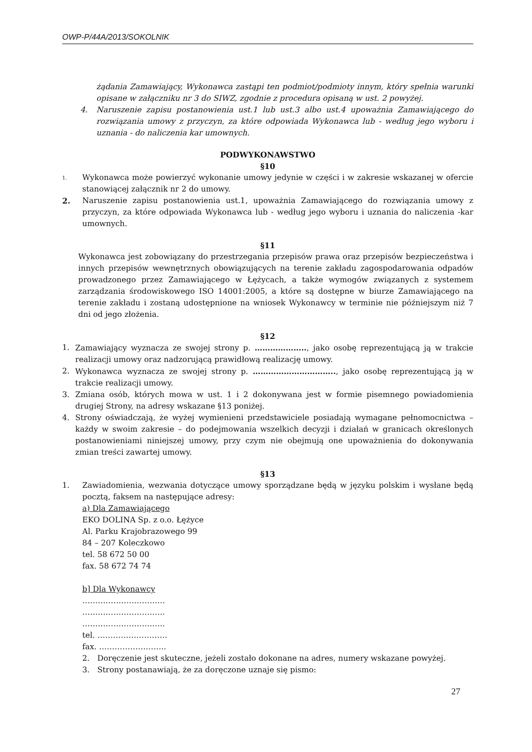OWP-P/44A/2013/SOKOLNIK
żądania Zamawiający, Wykonawca zastąpi ten podmiot/podmioty innym, który spełnia warunki opisane w załączniku nr 3 do SIWZ, zgodnie z procedura opisaną w ust. 2 powyżej.
4. Naruszenie zapisu postanowienia ust.1 lub ust.3 albo ust.4 upoważnia Zamawiającego do rozwiązania umowy z przyczyn, za które odpowiada Wykonawca lub - według jego wyboru i uznania - do naliczenia kar umownych.
PODWYKONAWSTWO
§10
1. Wykonawca może powierzyć wykonanie umowy jedynie w części i w zakresie wskazanej w ofercie stanowiącej załącznik nr 2 do umowy.
2. Naruszenie zapisu postanowienia ust.1, upoważnia Zamawiającego do rozwiązania umowy z przyczyn, za które odpowiada Wykonawca lub - według jego wyboru i uznania do naliczenia -kar umownych.
§11
Wykonawca jest zobowiązany do przestrzegania przepisów prawa oraz przepisów bezpieczeństwa i innych przepisów wewnętrznych obowiązujących na terenie zakładu zagospodarowania odpadów prowadzonego przez Zamawiającego w Łężycach, a także wymogów związanych z systemem zarządzania środowiskowego ISO 14001:2005, a które są dostępne w biurze Zamawiającego na terenie zakładu i zostaną udostępnione na wniosek Wykonawcy w terminie nie późniejszym niż 7 dni od jego złożenia.
§12
1. Zamawiający wyznacza ze swojej strony p. ……………….., jako osobę reprezentującą ją w trakcie realizacji umowy oraz nadzorującą prawidłową realizację umowy.
2. Wykonawca wyznacza ze swojej strony p. ………………………….., jako osobę reprezentującą ją w trakcie realizacji umowy.
3. Zmiana osób, których mowa w ust. 1 i 2 dokonywana jest w formie pisemnego powiadomienia drugiej Strony, na adresy wskazane §13 poniżej.
4. Strony oświadczają, że wyżej wymienieni przedstawiciele posiadają wymagane pełnomocnictwa – każdy w swoim zakresie – do podejmowania wszelkich decyzji i działań w granicach określonych postanowieniami niniejszej umowy, przy czym nie obejmują one upoważnienia do dokonywania zmian treści zawartej umowy.
§13
1. Zawiadomienia, wezwania dotyczące umowy sporządzane będą w języku polskim i wysłane będą pocztą, faksem na następujące adresy:
a) Dla Zamawiającego
EKO DOLINA Sp. z o.o. Łężyce
Al. Parku Krajobrazowego 99
84 – 207 Koleczkowo
tel. 58 672 50 00
fax. 58 672 74 74
b] Dla Wykonawcy
…………………………..
…………………………..
…………………………..
tel. ………………………
fax. ……………………..
2. Doręczenie jest skuteczne, jeżeli zostało dokonane na adres, numery wskazane powyżej.
3. Strony postanawiają, że za doręczone uznaje się pismo:
27